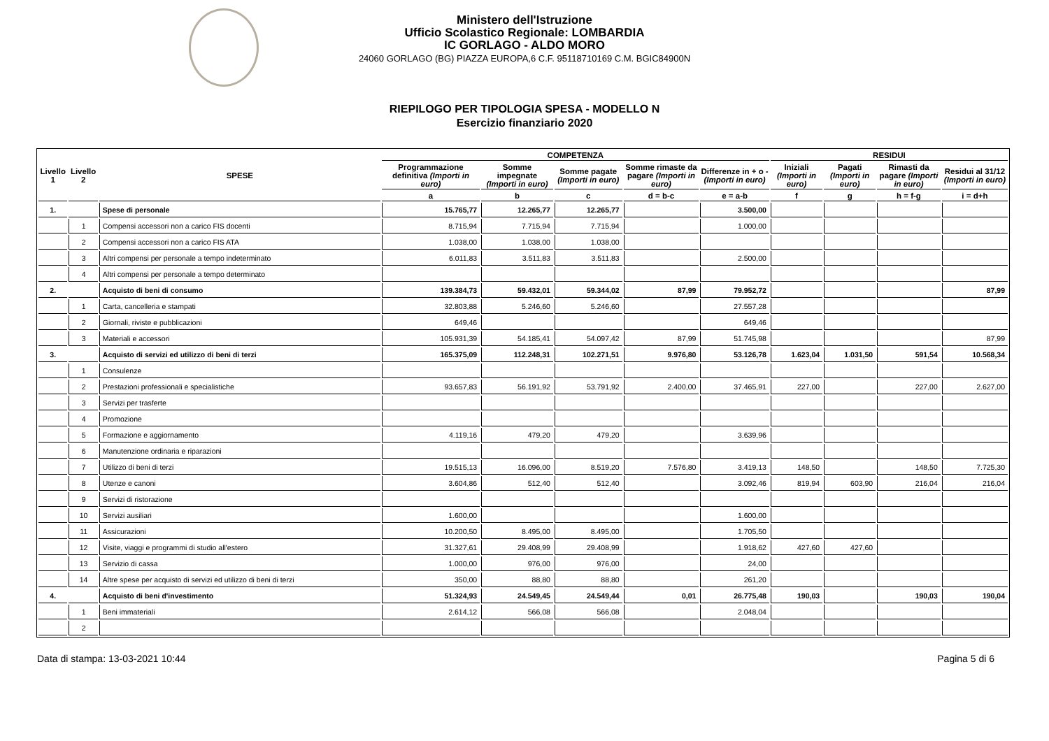Ministero dell'Istruzione
Ufficio Scolastico Regionale: LOMBARDIA
IC GORLAGO - ALDO MORO
24060 GORLAGO (BG) PIAZZA EUROPA,6 C.F. 95118710169 C.M. BGIC84900N
RIEPILOGO PER TIPOLOGIA SPESA - MODELLO N
Esercizio finanziario 2020
| Livello 1 | Livello 2 | SPESE | COMPETENZA | | | | | RESIDUI | | | |
| --- | --- | --- | --- | --- | --- | --- | --- | --- | --- | --- | --- |
| | | | Programmazione definitiva (Importi in euro) | Somme impegnate (Importi in euro) | Somme pagate (Importi in euro) | Somme rimaste da pagare (Importi in euro) | Differenze in + o - (Importi in euro) | Iniziali (Importi in euro) | Pagati (Importi in euro) | Rimasti da pagare (Importi in euro) | Residui al 31/12 (Importi in euro) |
| | | | a | b | c | d = b-c | e = a-b | f | g | h = f-g | i = d+h |
| 1. | | Spese di personale | 15.765,77 | 12.265,77 | 12.265,77 | | 3.500,00 | | | | |
| | 1 | Compensi accessori non a carico FIS docenti | 8.715,94 | 7.715,94 | 7.715,94 | | 1.000,00 | | | | |
| | 2 | Compensi accessori non a carico FIS ATA | 1.038,00 | 1.038,00 | 1.038,00 | | | | | | |
| | 3 | Altri compensi per personale a tempo indeterminato | 6.011,83 | 3.511,83 | 3.511,83 | | 2.500,00 | | | | |
| | 4 | Altri compensi per personale a tempo determinato | | | | | | | | | |
| 2. | | Acquisto di beni di consumo | 139.384,73 | 59.432,01 | 59.344,02 | 87,99 | 79.952,72 | | | | 87,99 |
| | 1 | Carta, cancelleria e stampati | 32.803,88 | 5.246,60 | 5.246,60 | | 27.557,28 | | | | |
| | 2 | Giornali, riviste e pubblicazioni | 649,46 | | | | 649,46 | | | | |
| | 3 | Materiali e accessori | 105.931,39 | 54.185,41 | 54.097,42 | 87,99 | 51.745,98 | | | | 87,99 |
| 3. | | Acquisto di servizi ed utilizzo di beni di terzi | 165.375,09 | 112.248,31 | 102.271,51 | 9.976,80 | 53.126,78 | 1.623,04 | 1.031,50 | 591,54 | 10.568,34 |
| | 1 | Consulenze | | | | | | | | | |
| | 2 | Prestazioni professionali e specialistiche | 93.657,83 | 56.191,92 | 53.791,92 | 2.400,00 | 37.465,91 | 227,00 | | 227,00 | 2.627,00 |
| | 3 | Servizi per trasferte | | | | | | | | | |
| | 4 | Promozione | | | | | | | | | |
| | 5 | Formazione e aggiornamento | 4.119,16 | 479,20 | 479,20 | | 3.639,96 | | | | |
| | 6 | Manutenzione ordinaria e riparazioni | | | | | | | | | |
| | 7 | Utilizzo di beni di terzi | 19.515,13 | 16.096,00 | 8.519,20 | 7.576,80 | 3.419,13 | 148,50 | | 148,50 | 7.725,30 |
| | 8 | Utenze e canoni | 3.604,86 | 512,40 | 512,40 | | 3.092,46 | 819,94 | 603,90 | 216,04 | 216,04 |
| | 9 | Servizi di ristorazione | | | | | | | | | |
| | 10 | Servizi ausiliari | 1.600,00 | | | | 1.600,00 | | | | |
| | 11 | Assicurazioni | 10.200,50 | 8.495,00 | 8.495,00 | | 1.705,50 | | | | |
| | 12 | Visite, viaggi e programmi di studio all'estero | 31.327,61 | 29.408,99 | 29.408,99 | | 1.918,62 | 427,60 | 427,60 | | |
| | 13 | Servizio di cassa | 1.000,00 | 976,00 | 976,00 | | 24,00 | | | | |
| | 14 | Altre spese per acquisto di servizi ed utilizzo di beni di terzi | 350,00 | 88,80 | 88,80 | | 261,20 | | | | |
| 4. | | Acquisto di beni d'investimento | 51.324,93 | 24.549,45 | 24.549,44 | 0,01 | 26.775,48 | 190,03 | | 190,03 | 190,04 |
| | 1 | Beni immateriali | 2.614,12 | 566,08 | 566,08 | | 2.048,04 | | | | |
| | 2 | | | | | | | | | | |
Data di stampa: 13-03-2021 10:44 Pagina 5 di 6